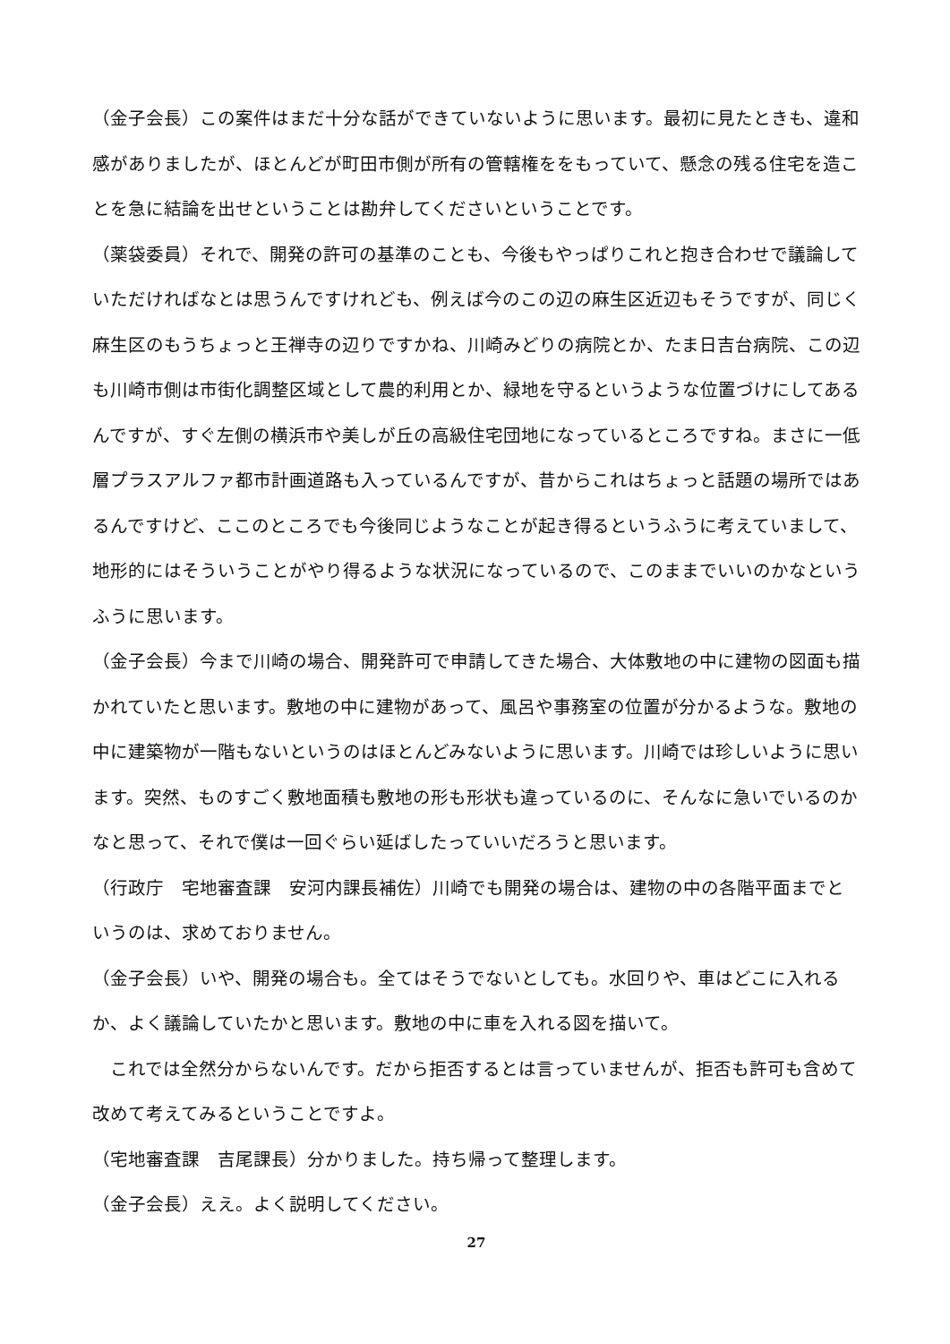（金子会長）この案件はまだ十分な話ができていないように思います。最初に見たときも、違和感がありましたが、ほとんどが町田市側が所有の管轄権ををもっていて、懸念の残る住宅を造ことを急に結論を出せということは勘弁してくださいということです。
（薬袋委員）それで、開発の許可の基準のことも、今後もやっぱりこれと抱き合わせで議論していただければなとは思うんですけれども、例えば今のこの辺の麻生区近辺もそうですが、同じく麻生区のもうちょっと王禅寺の辺りですかね、川崎みどりの病院とか、たま日吉台病院、この辺も川崎市側は市街化調整区域として農的利用とか、緑地を守るというような位置づけにしてあるんですが、すぐ左側の横浜市や美しが丘の高級住宅団地になっているところですね。まさに一低層プラスアルファ都市計画道路も入っているんですが、昔からこれはちょっと話題の場所ではあるんですけど、ここのところでも今後同じようなことが起き得るというふうに考えていまして、地形的にはそういうことがやり得るような状況になっているので、このままでいいのかなというふうに思います。
（金子会長）今まで川崎の場合、開発許可で申請してきた場合、大体敷地の中に建物の図面も描かれていたと思います。敷地の中に建物があって、風呂や事務室の位置が分かるような。敷地の中に建築物が一階もないというのはほとんどみないように思います。川崎では珍しいように思います。突然、ものすごく敷地面積も敷地の形も形状も違っているのに、そんなに急いでいるのかなと思って、それで僕は一回ぐらい延ばしたっていいだろうと思います。
（行政庁　宅地審査課　安河内課長補佐）川崎でも開発の場合は、建物の中の各階平面までというのは、求めておりません。
（金子会長）いや、開発の場合も。全てはそうでないとしても。水回りや、車はどこに入れるか、よく議論していたかと思います。敷地の中に車を入れる図を描いて。
　これでは全然分からないんです。だから拒否するとは言っていませんが、拒否も許可も含めて改めて考えてみるということですよ。
（宅地審査課　吉尾課長）分かりました。持ち帰って整理します。
（金子会長）ええ。よく説明してください。
27